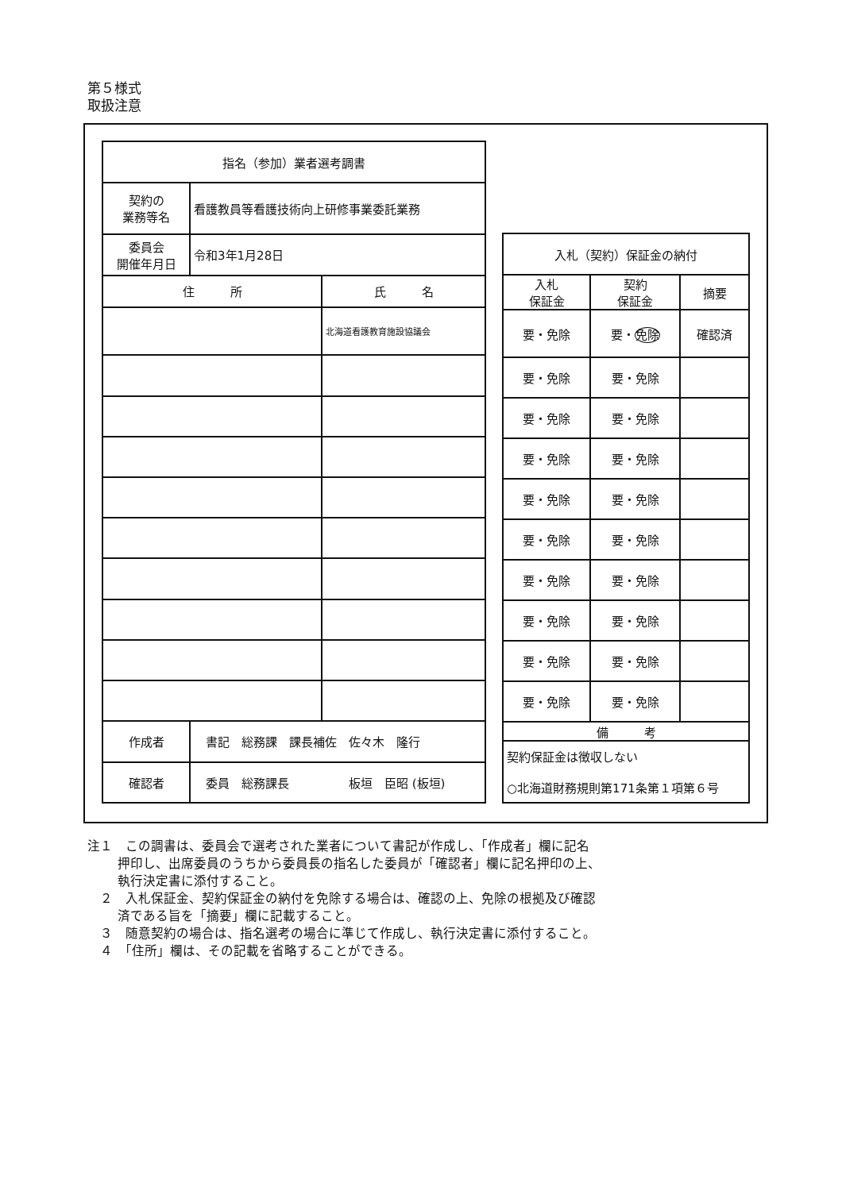第５様式
取扱注意
| 指名（参加）業者選考調書 | | |
| --- | --- | --- |
| 契約の 業務等名 | 看護教員等看護技術向上研修事業委託業務 | |
| 委員会 開催年月日 | 令和3年1月28日 | |
| 住 所 | | 氏 名 |
| | | 北海道看護教育施設協議会 |
| 作成者 | 書記 総務課 課長補佐 佐々木 隆行 | |
| 確認者 | 委員 総務課長 板垣 臣昭 (板垣) | |
| 入札（契約）保証金の納付 | | |
| --- | --- | --- |
| 入札 保証金 | 契約 保証金 | 摘要 |
| 要・免除 | 要・ 免除 | 確認済 |
| 要・免除 | 要・免除 | |
| 要・免除 | 要・免除 | |
| 要・免除 | 要・免除 | |
| 要・免除 | 要・免除 | |
| 要・免除 | 要・免除 | |
| 要・免除 | 要・免除 | |
| 要・免除 | 要・免除 | |
| 要・免除 | 要・免除 | |
| 要・免除 | 要・免除 | |
| 備 考 | | |
| 契約保証金は徴収しない ○北海道財務規則第171条第１項第６号 | | |
注１　この調書は、委員会で選考された業者について書記が作成し、「作成者」欄に記名
押印し、出席委員のうちから委員長の指名した委員が「確認者」欄に記名押印の上、
執行決定書に添付すること。
　２　入札保証金、契約保証金の納付を免除する場合は、確認の上、免除の根拠及び確認
済である旨を「摘要」欄に記載すること。
　３　随意契約の場合は、指名選考の場合に準じて作成し、執行決定書に添付すること。
　４　「住所」欄は、その記載を省略することができる。